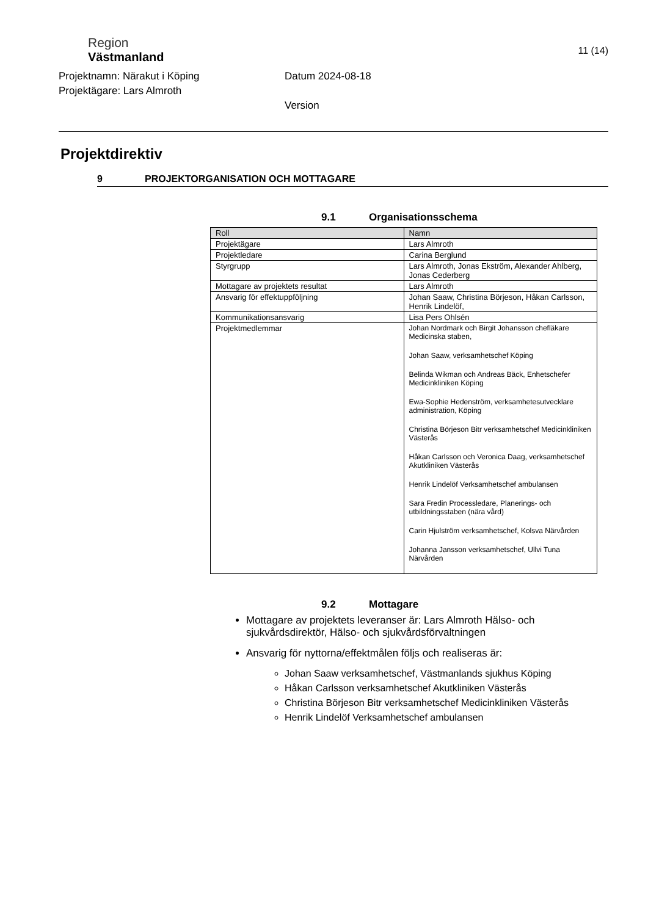Region
Västmanland
Projektnamn: Närakut i Köping
Projektägare: Lars Almroth
Datum 2024-08-18
Version
11 (14)
Projektdirektiv
9 PROJEKTORGANISATION OCH MOTTAGARE
9.1 Organisationsschema
| Roll | Namn |
| --- | --- |
| Projektägare | Lars Almroth |
| Projektledare | Carina Berglund |
| Styrgrupp | Lars Almroth, Jonas Ekström, Alexander Ahlberg, Jonas Cederberg |
| Mottagare av projektets resultat | Lars Almroth |
| Ansvarig för effektuppföljning | Johan Saaw, Christina Börjeson, Håkan Carlsson, Henrik Lindelöf, |
| Kommunikationsansvarig | Lisa Pers Ohlsén |
| Projektmedlemmar | Johan Nordmark och Birgit Johansson chefläkare Medicinska staben, Johan Saaw, verksamhetschef Köping Belinda Wikman och Andreas Bäck, Enhetschefer Medicinkliniken Köping Ewa-Sophie Hedenström, verksamhetesutvecklare administration, Köping Christina Börjeson Bitr verksamhetschef Medicinkliniken Västerås Håkan Carlsson och Veronica Daag, verksamhetschef Akutkliniken Västerås Henrik Lindelöf Verksamhetschef ambulansen Sara Fredin Processledare, Planerings- och utbildningsstaben (nära vård) Carin Hjulström verksamhetschef, Kolsva Närvården Johanna Jansson verksamhetschef, Ullvi Tuna Närvården |
9.2 Mottagare
Mottagare av projektets leveranser är: Lars Almroth Hälso- och sjukvårdsdirektör, Hälso- och sjukvårdsförvaltningen
Ansvarig för nyttorna/effektmålen följs och realiseras är:
Johan Saaw verksamhetschef, Västmanlands sjukhus Köping
Håkan Carlsson verksamhetschef Akutkliniken Västerås
Christina Börjeson Bitr verksamhetschef Medicinkliniken Västerås
Henrik Lindelöf Verksamhetschef ambulansen